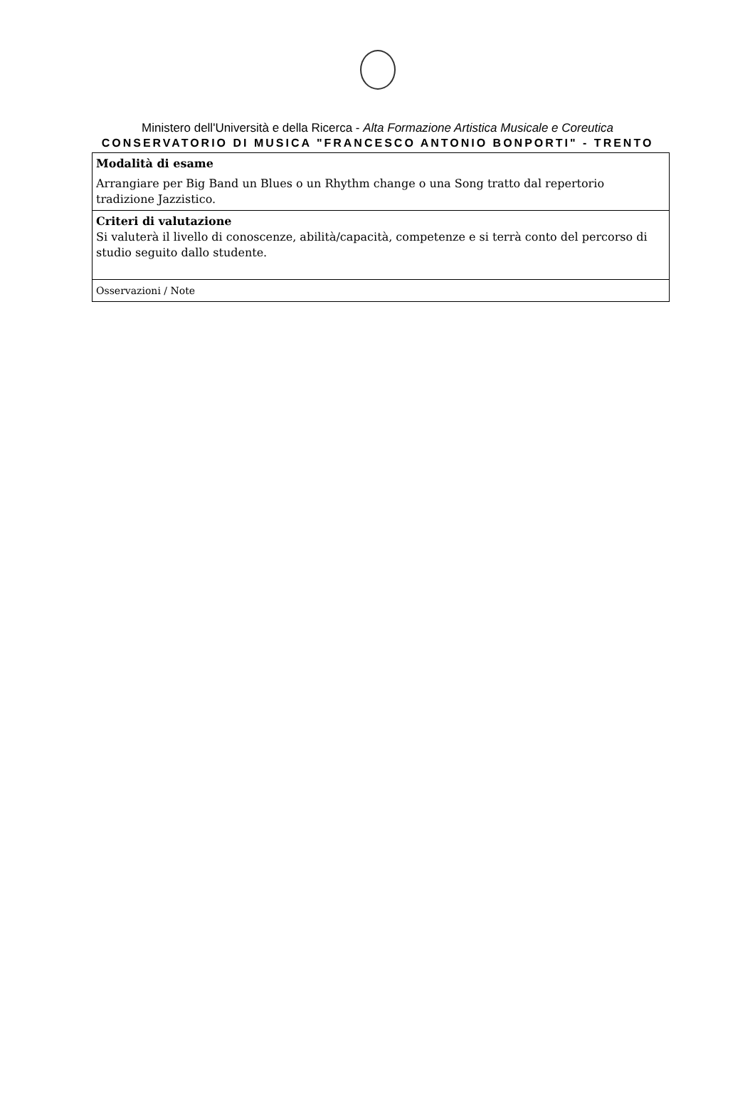Ministero dell'Università e della Ricerca - Alta Formazione Artistica Musicale e Coreutica
CONSERVATORIO DI MUSICA "FRANCESCO ANTONIO BONPORTI" - TRENTO
| Modalità di esame Arrangiare per Big Band un Blues o un Rhythm change o una Song tratto dal repertorio tradizione Jazzistico. |
| Criteri di valutazione Si valuterà il livello di conoscenze, abilità/capacità, competenze e si terrà conto del percorso di studio seguito dallo studente. |
| Osservazioni / Note |